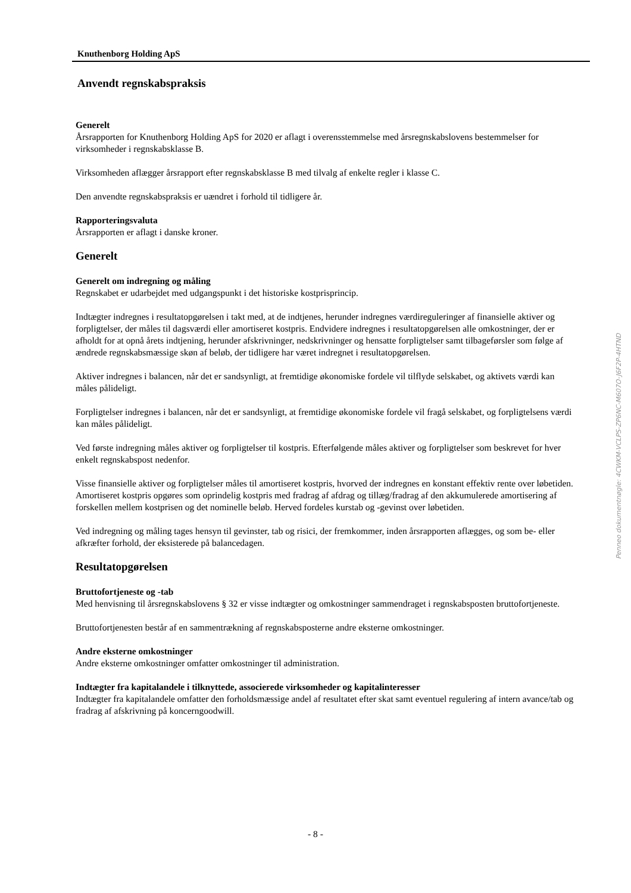Knuthenborg Holding ApS
Anvendt regnskabspraksis
Generelt
Årsrapporten for Knuthenborg Holding ApS for 2020 er aflagt i overensstemmelse med årsregnskabslovens bestemmelser for virksomheder i regnskabsklasse B.
Virksomheden aflægger årsrapport efter regnskabsklasse B med tilvalg af enkelte regler i klasse C.
Den anvendte regnskabspraksis er uændret i forhold til tidligere år.
Rapporteringsvaluta
Årsrapporten er aflagt i danske kroner.
Generelt
Generelt om indregning og måling
Regnskabet er udarbejdet med udgangspunkt i det historiske kostprisprincip.
Indtægter indregnes i resultatopgørelsen i takt med, at de indtjenes, herunder indregnes værdireguleringer af finansielle aktiver og forpligtelser, der måles til dagsværdi eller amortiseret kostpris. Endvidere indregnes i resultatopgørelsen alle omkostninger, der er afholdt for at opnå årets indtjening, herunder afskrivninger, nedskrivninger og hensatte forpligtelser samt tilbageførsler som følge af ændrede regnskabsmæssige skøn af beløb, der tidligere har været indregnet i resultatopgørelsen.
Aktiver indregnes i balancen, når det er sandsynligt, at fremtidige økonomiske fordele vil tilflyde selskabet, og aktivets værdi kan måles pålideligt.
Forpligtelser indregnes i balancen, når det er sandsynligt, at fremtidige økonomiske fordele vil fragå selskabet, og forpligtelsens værdi kan måles pålideligt.
Ved første indregning måles aktiver og forpligtelser til kostpris. Efterfølgende måles aktiver og forpligtelser som beskrevet for hver enkelt regnskabspost nedenfor.
Visse finansielle aktiver og forpligtelser måles til amortiseret kostpris, hvorved der indregnes en konstant effektiv rente over løbetiden. Amortiseret kostpris opgøres som oprindelig kostpris med fradrag af afdrag og tillæg/fradrag af den akkumulerede amortisering af forskellen mellem kostprisen og det nominelle beløb. Herved fordeles kurstab og -gevinst over løbetiden.
Ved indregning og måling tages hensyn til gevinster, tab og risici, der fremkommer, inden årsrapporten aflægges, og som be- eller afkræfter forhold, der eksisterede på balancedagen.
Resultatopgørelsen
Bruttofortjeneste og -tab
Med henvisning til årsregnskabslovens § 32 er visse indtægter og omkostninger sammendraget i regnskabsposten bruttofortjeneste.
Bruttofortjenesten består af en sammentrækning af regnskabsposterne andre eksterne omkostninger.
Andre eksterne omkostninger
Andre eksterne omkostninger omfatter omkostninger til administration.
Indtægter fra kapitalandele i tilknyttede, associerede virksomheder og kapitalinteresser
Indtægter fra kapitalandele omfatter den forholdsmæssige andel af resultatet efter skat samt eventuel regulering af intern avance/tab og fradrag af afskrivning på koncerngoodwill.
Penneo dokumentnøgle: 4CWKM-VCLPS-ZP6NC-M607O-J6F2P-4HTND
- 8 -